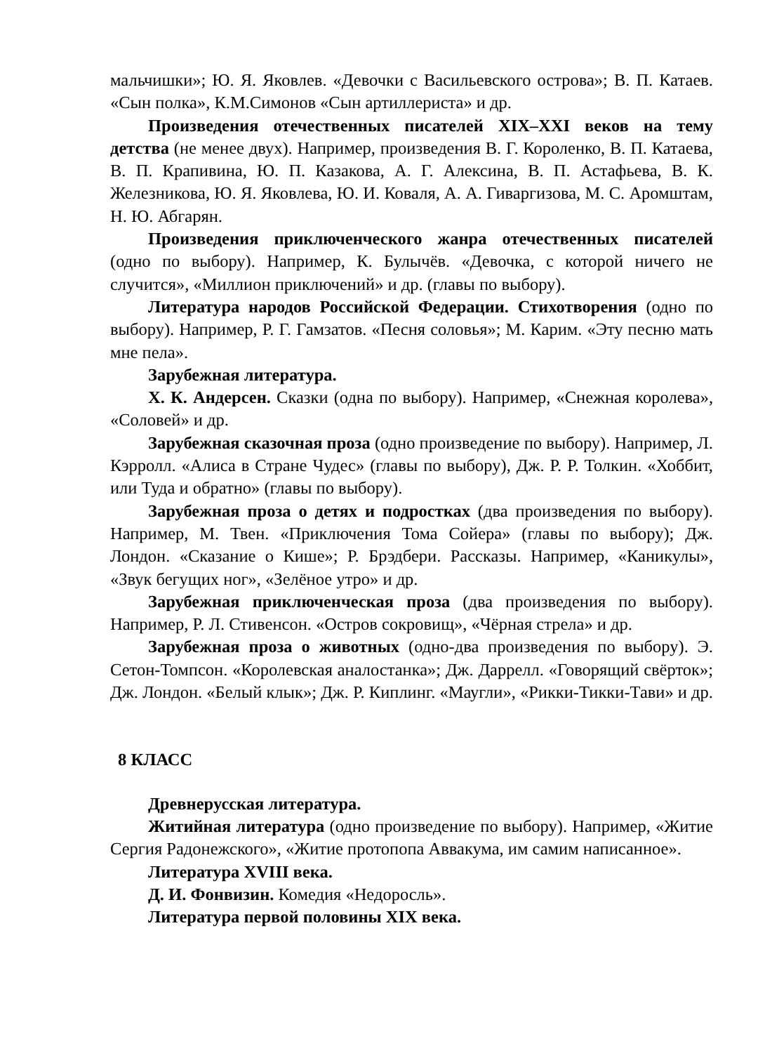мальчишки»; Ю. Я. Яковлев. «Девочки с Васильевского острова»; В. П. Катаев. «Сын полка», К.М.Симонов «Сын артиллериста» и др.
Произведения отечественных писателей XIX–XXI веков на тему детства (не менее двух). Например, произведения В. Г. Короленко, В. П. Катаева, В. П. Крапивина, Ю. П. Казакова, А. Г. Алексина, В. П. Астафьева, В. К. Железникова, Ю. Я. Яковлева, Ю. И. Коваля, А. А. Гиваргизова, М. С. Аромштам, Н. Ю. Абгарян.
Произведения приключенческого жанра отечественных писателей (одно по выбору). Например, К. Булычёв. «Девочка, с которой ничего не случится», «Миллион приключений» и др. (главы по выбору).
Литература народов Российской Федерации. Стихотворения (одно по выбору). Например, Р. Г. Гамзатов. «Песня соловья»; М. Карим. «Эту песню мать мне пела».
Зарубежная литература.
Х. К. Андерсен. Сказки (одна по выбору). Например, «Снежная королева», «Соловей» и др.
Зарубежная сказочная проза (одно произведение по выбору). Например, Л. Кэрролл. «Алиса в Стране Чудес» (главы по выбору), Дж. Р. Р. Толкин. «Хоббит, или Туда и обратно» (главы по выбору).
Зарубежная проза о детях и подростках (два произведения по выбору). Например, М. Твен. «Приключения Тома Сойера» (главы по выбору); Дж. Лондон. «Сказание о Кише»; Р. Брэдбери. Рассказы. Например, «Каникулы», «Звук бегущих ног», «Зелёное утро» и др.
Зарубежная приключенческая проза (два произведения по выбору). Например, Р. Л. Стивенсон. «Остров сокровищ», «Чёрная стрела» и др.
Зарубежная проза о животных (одно-два произведения по выбору). Э. Сетон-Томпсон. «Королевская аналостанка»; Дж. Даррелл. «Говорящий свёрток»; Дж. Лондон. «Белый клык»; Дж. Р. Киплинг. «Маугли», «Рикки-Тикки-Тави» и др.
8 КЛАСС
Древнерусская литература.
Житийная литература (одно произведение по выбору). Например, «Житие Сергия Радонежского», «Житие протопопа Аввакума, им самим написанное».
Литература XVIII века.
Д. И. Фонвизин. Комедия «Недоросль».
Литература первой половины XIX века.